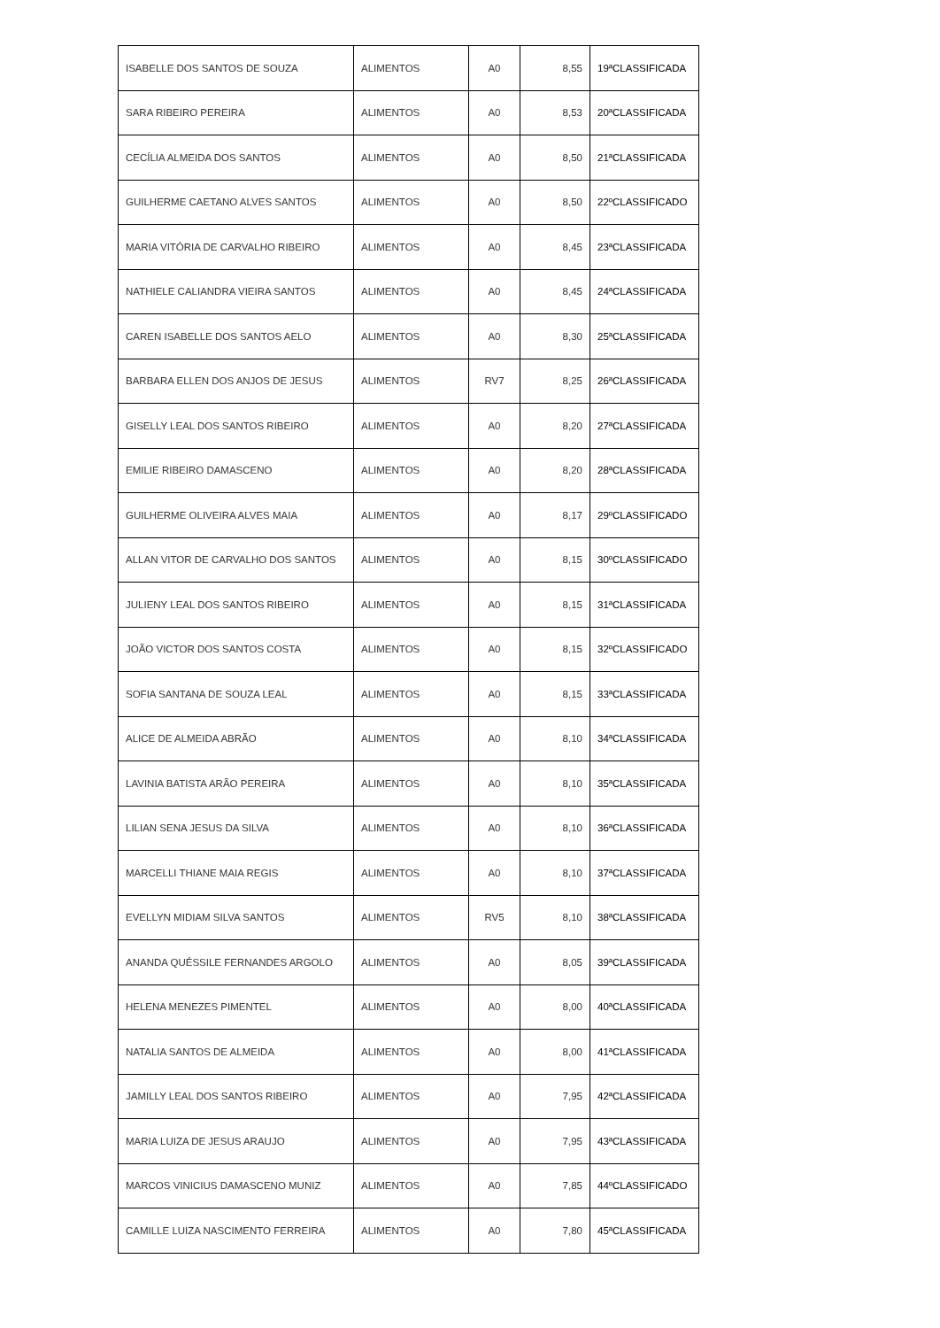| ISABELLE DOS SANTOS DE SOUZA | ALIMENTOS | A0 | 8,55 | 19ªCLASSIFICADA |
| SARA RIBEIRO PEREIRA | ALIMENTOS | A0 | 8,53 | 20ªCLASSIFICADA |
| CECÍLIA ALMEIDA DOS SANTOS | ALIMENTOS | A0 | 8,50 | 21ªCLASSIFICADA |
| GUILHERME CAETANO ALVES SANTOS | ALIMENTOS | A0 | 8,50 | 22ºCLASSIFICADO |
| MARIA VITÓRIA DE CARVALHO RIBEIRO | ALIMENTOS | A0 | 8,45 | 23ªCLASSIFICADA |
| NATHIELE CALIANDRA VIEIRA SANTOS | ALIMENTOS | A0 | 8,45 | 24ªCLASSIFICADA |
| CAREN ISABELLE DOS SANTOS AELO | ALIMENTOS | A0 | 8,30 | 25ªCLASSIFICADA |
| BARBARA ELLEN DOS ANJOS DE JESUS | ALIMENTOS | RV7 | 8,25 | 26ªCLASSIFICADA |
| GISELLY LEAL DOS SANTOS RIBEIRO | ALIMENTOS | A0 | 8,20 | 27ªCLASSIFICADA |
| EMILIE RIBEIRO DAMASCENO | ALIMENTOS | A0 | 8,20 | 28ªCLASSIFICADA |
| GUILHERME OLIVEIRA ALVES MAIA | ALIMENTOS | A0 | 8,17 | 29ºCLASSIFICADO |
| ALLAN VITOR DE CARVALHO DOS SANTOS | ALIMENTOS | A0 | 8,15 | 30ºCLASSIFICADO |
| JULIENY LEAL DOS SANTOS RIBEIRO | ALIMENTOS | A0 | 8,15 | 31ªCLASSIFICADA |
| JOÃO VICTOR DOS SANTOS COSTA | ALIMENTOS | A0 | 8,15 | 32ºCLASSIFICADO |
| SOFIA SANTANA DE SOUZA LEAL | ALIMENTOS | A0 | 8,15 | 33ªCLASSIFICADA |
| ALICE DE ALMEIDA ABRÃO | ALIMENTOS | A0 | 8,10 | 34ªCLASSIFICADA |
| LAVINIA BATISTA ARÃO PEREIRA | ALIMENTOS | A0 | 8,10 | 35ªCLASSIFICADA |
| LILIAN SENA JESUS DA SILVA | ALIMENTOS | A0 | 8,10 | 36ªCLASSIFICADA |
| MARCELLI THIANE MAIA REGIS | ALIMENTOS | A0 | 8,10 | 37ªCLASSIFICADA |
| EVELLYN MIDIAM SILVA SANTOS | ALIMENTOS | RV5 | 8,10 | 38ªCLASSIFICADA |
| ANANDA QUÉSSILE FERNANDES ARGOLO | ALIMENTOS | A0 | 8,05 | 39ªCLASSIFICADA |
| HELENA MENEZES PIMENTEL | ALIMENTOS | A0 | 8,00 | 40ªCLASSIFICADA |
| NATALIA SANTOS DE ALMEIDA | ALIMENTOS | A0 | 8,00 | 41ªCLASSIFICADA |
| JAMILLY LEAL DOS SANTOS RIBEIRO | ALIMENTOS | A0 | 7,95 | 42ªCLASSIFICADA |
| MARIA LUIZA DE JESUS ARAUJO | ALIMENTOS | A0 | 7,95 | 43ªCLASSIFICADA |
| MARCOS VINICIUS DAMASCENO MUNIZ | ALIMENTOS | A0 | 7,85 | 44ºCLASSIFICADO |
| CAMILLE LUIZA NASCIMENTO FERREIRA | ALIMENTOS | A0 | 7,80 | 45ªCLASSIFICADA |